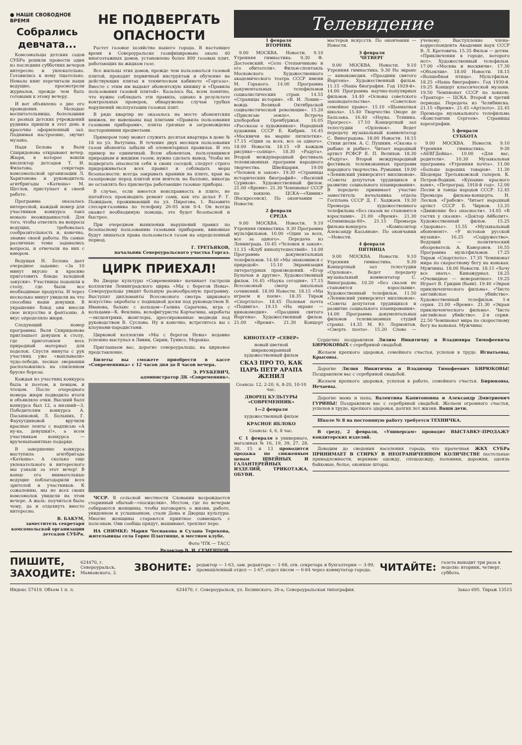● НАШЕ СВОБОДНОЕ ВРЕМЯ
Собрались девчата...
Комсомольцы детских садов СУБРа решили провести один из последних субботних вечеров интересно и увлекательно. Готовились к нему тщательно. Немало книг перечитали наши ведущие, просмотрели журналов, прежде чем быть готовыми к этому вечеру.
И вот объявлено о дне его проведения. Молодые воспитательницы, болельщики из разных детских учреждений рудника пришли в этот день в красочно оформленный зал. Поднимая настроение, звучит музыка.
Надя Белова и Валя Спиридонова открывают вечер. Жюри, в которое вошли инспектор детсадов Т. И. Филатова, секретарь комсомольской организации Л. Харитонова и руководитель агитбригады «Катюша» М. Щеглов, приступает к своей работе.
Программа оказалась интересной, каждый номер для участников конкурса таил немало неожиданностей. Для того, чтобы ответить на вопросы ведущих, требовалась сообразительность и, конечно, знание своей работы. На самые различные темы задавались вопросы, и отвечали на них с юмором.
Ведущая Н. Белова дает очередное задание: «За 10 минут вкусно и красиво приготовить блюдо холодной закуски». Участницы подошли к столу, где были все необходимые продукты. И через несколько минут увидели на что способны наши девушки. В украшение блюд они внесли свое искусство и фантазию. А вкус определяло жюри.
Следующий номер программы. Валя Спиридонова приглашает девушек к столу, где приготовлен весь природный материал для поделок. Спустя минуты с рук участниц уже «выплывали» чудо-лебеди, лесные зверюшки расположились на спиленном бруске березы.
Каждая из участниц конкурса была и поэтом, и певцом, и чтецом. После очередного номера жюри подводило итоги и объявляло очки. Высший балл конкурса был 12, а низший—3. Победителям конкурса А. Пасынковой, Л. Больших, Г. Фаухутдиновой вручили красные ленты с надписью «А ну-ка, девушки!», а всем участникам конкурса — врученыпамятные подарки.
В завершение конкурса выступила агитбригада «Катюша». А сколько еще увлекательного и интересного мы узнали за этот вечер! В конце его внимательные ведущие поблагодарили всех зрителей и участников. К сожалению, мы не всех своих комсомолок увидели на этом вечере. А жаль: поучиться было чему, да и отдохнуть вместе интересно.
В. БАКУМ,
заместитель секретаря комсомольской организации детсадов СУБРа.
НЕ ПОДВЕРГАТЬ ОПАСНОСТИ
Растет газовое хозяйство нашего города. В настоящее время в Североуральске газифицировано около 40 многоэтажных домов, установлено более 800 газовых плит, работающих на жидком газе.
Все жильцы этих домов, прежде чем пользоваться газовой плитой, проходят первичный инструктаж и обучение на действующих плитах в техническом кабинете «Горгаза». Вместе с этим им выдают абонентскую книжку и «Правила пользования газовой плитой». Казалось бы, всем понятно, что нужно соблюдать эти правила, однако в результате контрольных проверок, обнаружены случаи грубых нарушений эксплуатации газовых плит.
В ряде квартир не оказалось на месте абонентских книжек, не вывешаны над плитами «Правила пользования газовыми приборами», плиты грязные и загромождены посторонними предметами.
Примером тому может служить десятая квартира в доме № 18 по ул. Ватутина. В течение двух месяцев пользования газом абоненты забыли об элементарных правилах. И это пример не единичный. Всем абонентам, пользующимся природным и жидким газом, нужно сделать вывод. Чтобы не подвергать опасности себя и своих соседей, следует строго придерживаться всех правил и соблюдать меры безопасности: всегда закрывать краники на плите, кран на газопроводе перед плитой или вентель на баллоне, никогда не оставлять без присмотра работающие газовые приборы.
В случае, если имеется неисправность в плите, не пытайтесь производить ремонт сами, как это делал Р. Г. Пожидаев, проживающий по ул. Пирогова, 1. Вызовите слесаря-газовика по телефону 26-05 или 0-4. Он всегда окажет необходимую помощь; это будет безопасней и быстрее.
При очередном выявлении нарушений правил по безопасному пользованию газовыми приборами, виновные будут лишаться права пользоваться газом на определенный период.
Г. ТРЕТЬЯКОВ,
начальник Североуральского участка Горгаз.
ЦИРК ПРИЕХАЛ!
Во Дворце культуры «Современник» начинает гастроли коллектив Ленинградского цирка «Мы с берегов Невы». Североуральцы увидят большую разнообразную программу. Выступят дипломанты Всесоюзного смотра циркового искусства: акробаты с подкидной доски под руководством В. Иванова, баланс с кольцом—Галина Сарычева, игра с кольцами—К. Феклина, велофигуристы Корчагины, акробаты—эксцентрики, жонглеры, дрессированные медведи под руководством В. Суслова. Ну и конечно, встретитесь вы с клоунами-пародистами.
Цирковой коллектив «Мы с берегов Невы» недавно успешно выступал в Ливии, Сирии, Тунисе, Мороккo.
Приглашаем вас, дорогие североуральцы, на цирковое представление.
Билеты вы сможете приобрести в кассе «Современника» с 12 часов дня до 8 часов вечера.
Э. РУБКЕВИЧ,
администратор ДК «Современник».
ЧССР. В сельской местности Словакии возрождается старинный обычай—«посиделки». Местом, где по вечерам собираются женщины, чтобы поговорить о жизни, работе, увиденном и услышанном, стали Дома и Дворцы культуры. Многие женщины стараются приятное совмещать с полезным. Они сообща прядут, вышивают, треплют перо.
НА СНИМКЕ: Мария Чеснакова и Сузана Терекова, жительницы села Горне Плахтинце, в местном клубе.
Фото ЧТК — ТАСС
Редактор В. И. СЕМЕНЦОВ.
Телевидение
1 февраля
ВТОРНИК
9.00 МОСКВА. Новости. 9.10 Утренняя гимнастика. 9.30 Ф. Достоевский. «Село Степанчиково и его обитатели». Фильм-спектакль Московского Художественного академического театра СССР имени М. Горького. 14.00 Программа документальных телефильмов социалистических стран. 14.55 «Страницы истории». «В. И. Ленин—вождь Великой Октябрьской социалистической революции». 15.20 «Присягаю земле». Встреча хлеборобов Оренбуржья. 16.05 «Рассказы о художниках». Народный художник СССР Е. Кибрик. 16.45 «Москвичи на марше пятилетки». 17.15 «Один за всех, все за одного». 18.00 Новости. 18.15 «В каждом рисунке—солнце». 18.30 «Радуга». Второй международный фестиваль телевизионных программ народного творчества. Швейцария. 19.00 «Человек и закон». 19.30 «Страницы исторических биографий». «Василий Суриков». Художественный фильм. 21.00 «Время». 21.30 Чемпионат СССР по хоккею. ЦСКА—«Химик» (Воскресенск). По окончании — Новости.
2 февраля
СРЕДА
9.00 МОСКВА. Новости. 9.10 Утренняя гимнастика. 9.30 Программа мультфильмов. 10.00 «Один за всех, все за одного». Передача из Ленинграда. 10.45 «Человек и закон». 11.15 «Клуб кинопутешествий». 14.00 Программа документальных телефильмов. 14.40 «Мы знакомимся с природой». 15.10 Экранизация литературных произведений. «Егор Булычов и другие». Художественный фильм. 16.45 «Наука сегодня». 17.15 Всесоюзный смотр школьных сочинений. 18.00 Новости. 18.15 «Мы играем и поем». 18.35 Тираж «Спортлото». 18.45 Полевая почта «Подвига». 19.15 «На экране — кинокомедия». «Праздник святого Йоргена». Художественный фильм. 21.00 «Время». 21.30 Концерт мастеров искусств. По окончании — Новости.
3 февраля
ЧЕТВЕРГ
9.00 МОСКВА. Новости. 9.10 Утренняя гимнастика. 9.30 На экране — кинокомедия. «Праздник святого Йоргена». Художественный фильм. 11.15 «Наша биография. Год 1929-й». 14.00 Программа научно-популярных фильмов. 14.40 «Основы советского законодательства». «Советское семейное право». 15.10 «Шахматная школа». 15.40 Творчество Оноре де Бальзака. 16.40 «Наука. Техника. Прогресс». 17.10 Концертный зал телестудии «Орленок». Ведет передачу музыкальный комментатор С. Виноградова. 18.00 Новости. 18.15 Стихи детям. А. С. Пушкин. «Сказка о рыбаке и рыбке». Читает народный артист РСФСР Е. П. Велихов. 18.30 «Радуга». Второй международный фестиваль телевизионных программ народного творчества. Румыния. 19.00 «Ленинский университет миллионов». «Советы депутатов трудящихся и развитие социального планирования». В передаче принимает участие заместитель начальника отдела Госплана СССР Д. Г. Ходжаев. 19.30 Премьера художественного телефильма «Без сказок не становятся взрослыми». 21.00 «Время». 21.30 «Олимпиада-80». 21.15 Премьера фильма-концерта «Композитор Александр Касьянов». По окончании —Новости.
4 февраля
ПЯТНИЦА
9.00 МОСКВА. Новости. 9.10 Утренняя гимнастика. 9.30 Концертный зал телестудии «Орленок». Ведет передачу музыкальный комментатор С. Виноградова. 10.20 «Без сказок не становятся взрослыми». Художественный телефильм. 11.50 «Ленинский университет миллионов». «Советы депутатов трудящихся и развитие социального планирования». 14.00 Программа документальных фильмов телевизионных студий страны. 14.35 М. Ю. Лермонтов. «Смерть поэта». 15.20 Слово — ученому. Выступление члена-корреспондента Академии наук СССР В. Л. Кретовича. 15.35 Фильм — детям. «Приключения в городе, которого нет». Художественный телефильм. 17.00 «Москва и москвичи». 17.30 «Объектив». 18.00 Новости. 18.15 «Волшебная птица». Мультфильм. 18.25 «Наша биография». Год 1930-й. 19.25 Концерт классической музыки. 19.50 Чемпионат СССР по хоккею. «Трактор» — ЦСКА. Второй и третий периоды. Передача из Челябинска. 21.15 «Время». 21.45 «Артлото». 22.45 Премьера музыкального телефильма «Константин Сергеев». Страницы хореографии.
5 февраля
СУББОТА
9.00 МОСКВА. Новости. 9.10 Утренняя гимнастика. 9-30 «АБВГДейка». 10.00 «Для вас, родители». 10.30 Музыкальная программа «Утренняя почта». 11.00 «Больше хороших товаров». 11.30 Шедевры Третьяковской галереи. К. Петров-Водкин. «Купание красного коня», «Петроград. 1918-й год». 12.00 Песни и танцы народов СССР. 12.45 Премьера фильма-концерта. Н. Лесков. «Грабеж». Читает народный артист СССР Б. Чирков. 13.35 «Движение без опасности». 14.05 «В гостях у сказки». «Доктор Айболит». Художественный фильм. 15.25 «Здоровье». 15.55 «Музыкальный абонемент». «У истоков русской музыки». 16.25 «Содружество». Ведущий — политический обозреватель А. Каверзнев. 16.55 Программа мультфильмов. 17.25 Тираж «Спортлото». 17.35 Чемпионат мира по скоростному бегу на коньках. Мужчины. 18.00 Новости. 18.15 «Хочу все знать». Киножурнал. 18.25 «Очевидное — невероятное». 19.25 Играет В. Гридин (баян). 19.40 «Экран приключенческого фильма». «Чисто английское убийство». Художественный телефильм. 1-я серия. 21.00 «Время». 21.30 «Экран приключенческого фильма». Чисто английское убийство». 2-я серия. 22.50 Чемпионат мира по скоростному бегу на коньках. Мужчины.
КИНОТЕАТР «СЕВЕР»
новый цветной широкоэкранный художественный фильм
СКАЗ ПРО ТО, КАК ЦАРЬ ПЕТР АРАПА ЖЕНИЛ
Сеансы: 12, 2-20, 6, 8-20, 10-10 час.
ДВОРЕЦ КУЛЬТУРЫ «СОВРЕМЕННИК»
1—2 февраля
художественный фильм
КРАСНОЕ ЯБЛОКО
Сеансы: 4, 6, 8 час.
С 1 февраля в универмаге, магазинах № 16, 19, 39, 27, 28, 30, 15 и 13 проводится продажа по сниженным ценам ШВЕЙНЫХ И ГАЛАНТЕРЕЙНЫХ ИЗДЕЛИЙ, ТРИКОТАЖА, ОБУВИ.
Сердечно поздравляем Лилию Никитичну и Владимира Тимофеевича БИРЮКОВЫХ с серебряной свадьбой.
Желаем крепкого здоровья, семейного счастья, успехов в труде. Игнатьевы, Крысовы.
Дорогие Лилия Никитична и Владимир Тимофеевич БИРЮКОВЫ! Поздравляем вас с серебряной свадьбой.
Желаем крепкого здоровья, успехов в работе, семейного счастья. Бирюковы, Нечаевы.
Дорогие мама и папа, Валентина Капитоновна и Александр Дмитриевич ГУРИНЫ! Поздравляем вас с серебряной свадьбой. Желаем огромного счастья, успехов в труде, крепкого здоровья, долгих лет жизни. Ваши дети.
Школе № 8 на постоянную работу требуется ТЕХНИЧКА.
В среду, 2 февраля, «Универсам» проводит ВЫСТАВКУ-ПРОДАЖУ кондитерских изделий.
Доводим до сведения населения города, что прачечная ЖКХ СУБРа ПРИНИМАЕТ В СТИРКУ В НЕОГРАНИЧЕННОМ КОЛИЧЕСТВЕ постельные принадлежности, верхнюю одежду, спецодежду, половики, дорожки, одеяла байковые, белье, оконные шторы.
ПИШИТЕ, ЗАХОДИТЕ: 624470, г. Североуральск, Маяковского, 3. ЗВОНИТЕ: редактор — 1-63, зам. редактора — 1-68, отв. секретарь и бухгалтерия — 3-99, промышленный отдел — 1-67, отдел писем — 6-84 через коммутатор города. ЧИТАЙТЕ: газета выходит три раза в неделю: вторник, четверг, суббота.
Индекс 57419. Объем 1 п. л. 624470, г. Североуральск, ул. Белинского, 26-а, Североуральская типография. Заказ 695. Тираж 13515